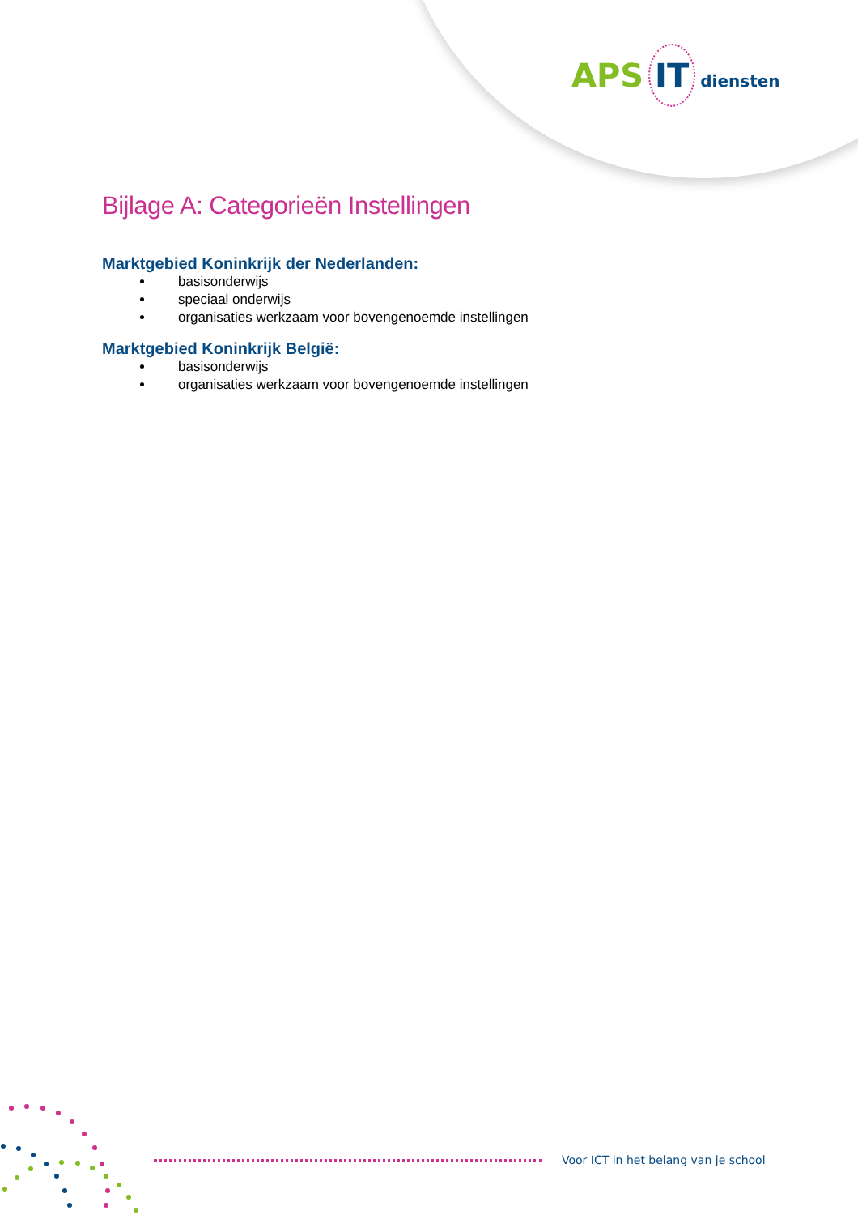APS IT diensten
Bijlage A: Categorieën Instellingen
Marktgebied Koninkrijk der Nederlanden:
basisonderwijs
speciaal onderwijs
organisaties werkzaam voor bovengenoemde instellingen
Marktgebied Koninkrijk België:
basisonderwijs
organisaties werkzaam voor bovengenoemde instellingen
Voor ICT in het belang van je school